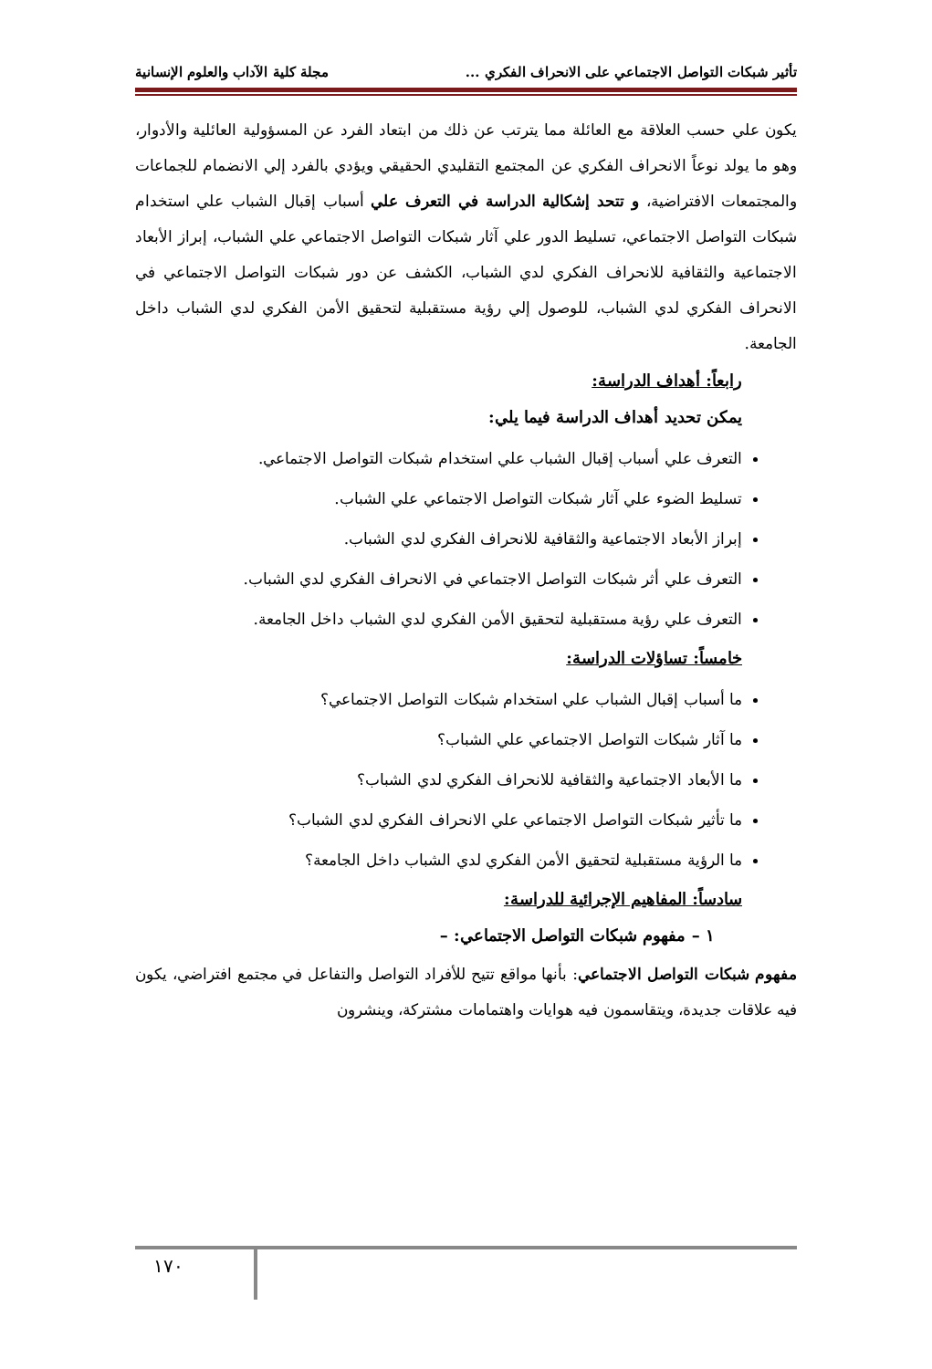تأثير شبكات التواصل الاجتماعي على الانحراف الفكري ... مجلة كلية الآداب والعلوم الإنسانية
يكون علي حسب العلاقة مع العائلة مما يترتب عن ذلك من ابتعاد الفرد عن المسؤولية العائلية والأدوار، وهو ما يولد نوعاً الانحراف الفكري عن المجتمع التقليدي الحقيقي ويؤدي بالفرد إلي الانضمام للجماعات والمجتمعات الافتراضية، و تتحد إشكالية الدراسة في التعرف علي أسباب إقبال الشباب علي استخدام شبكات التواصل الاجتماعي، تسليط الدور علي آثار شبكات التواصل الاجتماعي علي الشباب، إبراز الأبعاد الاجتماعية والثقافية للانحراف الفكري لدي الشباب، الكشف عن دور شبكات التواصل الاجتماعي في الانحراف الفكري لدي الشباب، للوصول إلي رؤية مستقبلية لتحقيق الأمن الفكري لدي الشباب داخل الجامعة.
رابعاً: أهداف الدراسة:
يمكن تحديد أهداف الدراسة فيما يلي:
التعرف علي أسباب إقبال الشباب علي استخدام شبكات التواصل الاجتماعي.
تسليط الضوء علي آثار شبكات التواصل الاجتماعي علي الشباب.
إبراز الأبعاد الاجتماعية والثقافية للانحراف الفكري لدي الشباب.
التعرف علي أثر شبكات التواصل الاجتماعي في الانحراف الفكري لدي الشباب.
التعرف علي رؤية مستقبلية لتحقيق الأمن الفكري لدي الشباب داخل الجامعة.
خامساً: تساؤلات الدراسة:
ما أسباب إقبال الشباب علي استخدام شبكات التواصل الاجتماعي؟
ما آثار شبكات التواصل الاجتماعي علي الشباب؟
ما الأبعاد الاجتماعية والثقافية للانحراف الفكري لدي الشباب؟
ما تأثير شبكات التواصل الاجتماعي علي الانحراف الفكري لدي الشباب؟
ما الرؤية مستقبلية لتحقيق الأمن الفكري لدي الشباب داخل الجامعة؟
سادساً: المفاهيم الإجرائية للدراسة:
١ – مفهوم شبكات التواصل الاجتماعي: –
مفهوم شبكات التواصل الاجتماعي: بأنها مواقع تتيح للأفراد التواصل والتفاعل في مجتمع افتراضي، يكون فيه علاقات جديدة، ويتقاسمون فيه هوايات واهتمامات مشتركة، وينشرون
١٧٠